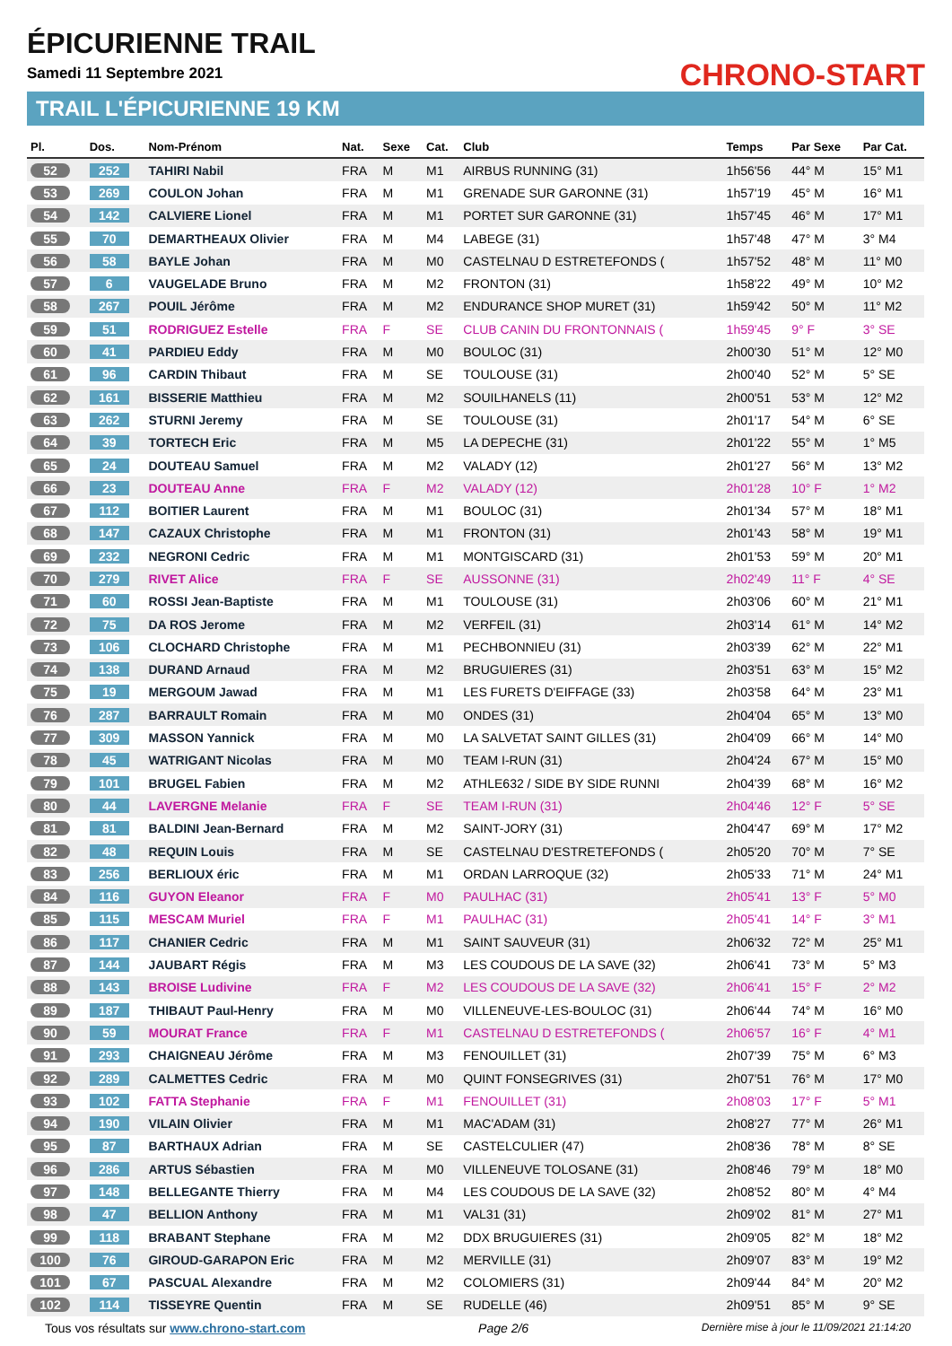ÉPICURIENNE TRAIL
Samedi 11 Septembre 2021
TRAIL L'ÉPICURIENNE 19 KM
CHRONO-START
| Pl. | Dos. | Nom-Prénom | Nat. | Sexe | Cat. | Club | Temps | Par Sexe | Par Cat. |
| --- | --- | --- | --- | --- | --- | --- | --- | --- | --- |
| 52 | 252 | TAHIRI Nabil | FRA | M | M1 | AIRBUS RUNNING (31) | 1h56'56 | 44° M | 15° M1 |
| 53 | 269 | COULON Johan | FRA | M | M1 | GRENADE SUR GARONNE (31) | 1h57'19 | 45° M | 16° M1 |
| 54 | 142 | CALVIERE Lionel | FRA | M | M1 | PORTET SUR GARONNE (31) | 1h57'45 | 46° M | 17° M1 |
| 55 | 70 | DEMARTHEAUX Olivier | FRA | M | M4 | LABEGE (31) | 1h57'48 | 47° M | 3° M4 |
| 56 | 58 | BAYLE Johan | FRA | M | M0 | CASTELNAU D ESTRETEFONDS ( | 1h57'52 | 48° M | 11° M0 |
| 57 | 6 | VAUGELADE Bruno | FRA | M | M2 | FRONTON (31) | 1h58'22 | 49° M | 10° M2 |
| 58 | 267 | POUIL Jérôme | FRA | M | M2 | ENDURANCE SHOP MURET (31) | 1h59'42 | 50° M | 11° M2 |
| 59 | 51 | RODRIGUEZ Estelle | FRA | F | SE | CLUB CANIN DU FRONTONNAIS ( | 1h59'45 | 9° F | 3° SE |
| 60 | 41 | PARDIEU Eddy | FRA | M | M0 | BOULOC (31) | 2h00'30 | 51° M | 12° M0 |
| 61 | 96 | CARDIN Thibaut | FRA | M | SE | TOULOUSE (31) | 2h00'40 | 52° M | 5° SE |
| 62 | 161 | BISSERIE Matthieu | FRA | M | M2 | SOUILHANELS (11) | 2h00'51 | 53° M | 12° M2 |
| 63 | 262 | STURNI Jeremy | FRA | M | SE | TOULOUSE (31) | 2h01'17 | 54° M | 6° SE |
| 64 | 39 | TORTECH Eric | FRA | M | M5 | LA DEPECHE (31) | 2h01'22 | 55° M | 1° M5 |
| 65 | 24 | DOUTEAU Samuel | FRA | M | M2 | VALADY (12) | 2h01'27 | 56° M | 13° M2 |
| 66 | 23 | DOUTEAU Anne | FRA | F | M2 | VALADY (12) | 2h01'28 | 10° F | 1° M2 |
| 67 | 112 | BOITIER Laurent | FRA | M | M1 | BOULOC (31) | 2h01'34 | 57° M | 18° M1 |
| 68 | 147 | CAZAUX Christophe | FRA | M | M1 | FRONTON (31) | 2h01'43 | 58° M | 19° M1 |
| 69 | 232 | NEGRONI Cedric | FRA | M | M1 | MONTGISCARD (31) | 2h01'53 | 59° M | 20° M1 |
| 70 | 279 | RIVET Alice | FRA | F | SE | AUSSONNE (31) | 2h02'49 | 11° F | 4° SE |
| 71 | 60 | ROSSI Jean-Baptiste | FRA | M | M1 | TOULOUSE (31) | 2h03'06 | 60° M | 21° M1 |
| 72 | 75 | DA ROS Jerome | FRA | M | M2 | VERFEIL (31) | 2h03'14 | 61° M | 14° M2 |
| 73 | 106 | CLOCHARD Christophe | FRA | M | M1 | PECHBONNIEU (31) | 2h03'39 | 62° M | 22° M1 |
| 74 | 138 | DURAND Arnaud | FRA | M | M2 | BRUGUIERES (31) | 2h03'51 | 63° M | 15° M2 |
| 75 | 19 | MERGOUM Jawad | FRA | M | M1 | LES FURETS D'EIFFAGE (33) | 2h03'58 | 64° M | 23° M1 |
| 76 | 287 | BARRAULT Romain | FRA | M | M0 | ONDES (31) | 2h04'04 | 65° M | 13° M0 |
| 77 | 309 | MASSON Yannick | FRA | M | M0 | LA SALVETAT SAINT GILLES (31) | 2h04'09 | 66° M | 14° M0 |
| 78 | 45 | WATRIGANT Nicolas | FRA | M | M0 | TEAM I-RUN (31) | 2h04'24 | 67° M | 15° M0 |
| 79 | 101 | BRUGEL Fabien | FRA | M | M2 | ATHLE632 / SIDE BY SIDE RUNNI | 2h04'39 | 68° M | 16° M2 |
| 80 | 44 | LAVERGNE Melanie | FRA | F | SE | TEAM I-RUN (31) | 2h04'46 | 12° F | 5° SE |
| 81 | 81 | BALDINI Jean-Bernard | FRA | M | M2 | SAINT-JORY (31) | 2h04'47 | 69° M | 17° M2 |
| 82 | 48 | REQUIN Louis | FRA | M | SE | CASTELNAU D'ESTRETEFONDS ( | 2h05'20 | 70° M | 7° SE |
| 83 | 256 | BERLIOUX éric | FRA | M | M1 | ORDAN LARROQUE (32) | 2h05'33 | 71° M | 24° M1 |
| 84 | 116 | GUYON Eleanor | FRA | F | M0 | PAULHAC (31) | 2h05'41 | 13° F | 5° M0 |
| 85 | 115 | MESCAM Muriel | FRA | F | M1 | PAULHAC (31) | 2h05'41 | 14° F | 3° M1 |
| 86 | 117 | CHANIER Cedric | FRA | M | M1 | SAINT SAUVEUR (31) | 2h06'32 | 72° M | 25° M1 |
| 87 | 144 | JAUBART Régis | FRA | M | M3 | LES COUDOUS DE LA SAVE (32) | 2h06'41 | 73° M | 5° M3 |
| 88 | 143 | BROISE Ludivine | FRA | F | M2 | LES COUDOUS DE LA SAVE (32) | 2h06'41 | 15° F | 2° M2 |
| 89 | 187 | THIBAUT Paul-Henry | FRA | M | M0 | VILLENEUVE-LES-BOULOC (31) | 2h06'44 | 74° M | 16° M0 |
| 90 | 59 | MOURAT France | FRA | F | M1 | CASTELNAU D ESTRETEFONDS ( | 2h06'57 | 16° F | 4° M1 |
| 91 | 293 | CHAIGNEAU Jérôme | FRA | M | M3 | FENOUILLET (31) | 2h07'39 | 75° M | 6° M3 |
| 92 | 289 | CALMETTES Cedric | FRA | M | M0 | QUINT FONSEGRIVES (31) | 2h07'51 | 76° M | 17° M0 |
| 93 | 102 | FATTA Stephanie | FRA | F | M1 | FENOUILLET (31) | 2h08'03 | 17° F | 5° M1 |
| 94 | 190 | VILAIN Olivier | FRA | M | M1 | MAC'ADAM (31) | 2h08'27 | 77° M | 26° M1 |
| 95 | 87 | BARTHAUX Adrian | FRA | M | SE | CASTELCULIER (47) | 2h08'36 | 78° M | 8° SE |
| 96 | 286 | ARTUS Sébastien | FRA | M | M0 | VILLENEUVE TOLOSANE (31) | 2h08'46 | 79° M | 18° M0 |
| 97 | 148 | BELLEGANTE Thierry | FRA | M | M4 | LES COUDOUS DE LA SAVE (32) | 2h08'52 | 80° M | 4° M4 |
| 98 | 47 | BELLION Anthony | FRA | M | M1 | VAL31 (31) | 2h09'02 | 81° M | 27° M1 |
| 99 | 118 | BRABANT Stephane | FRA | M | M2 | DDX BRUGUIERES (31) | 2h09'05 | 82° M | 18° M2 |
| 100 | 76 | GIROUD-GARAPON Eric | FRA | M | M2 | MERVILLE (31) | 2h09'07 | 83° M | 19° M2 |
| 101 | 67 | PASCUAL Alexandre | FRA | M | M2 | COLOMIERS (31) | 2h09'44 | 84° M | 20° M2 |
| 102 | 114 | TISSEYRE Quentin | FRA | M | SE | RUDELLE (46) | 2h09'51 | 85° M | 9° SE |
Tous vos résultats sur www.chrono-start.com Page 2/6 Dernière mise à jour le 11/09/2021 21:14:20